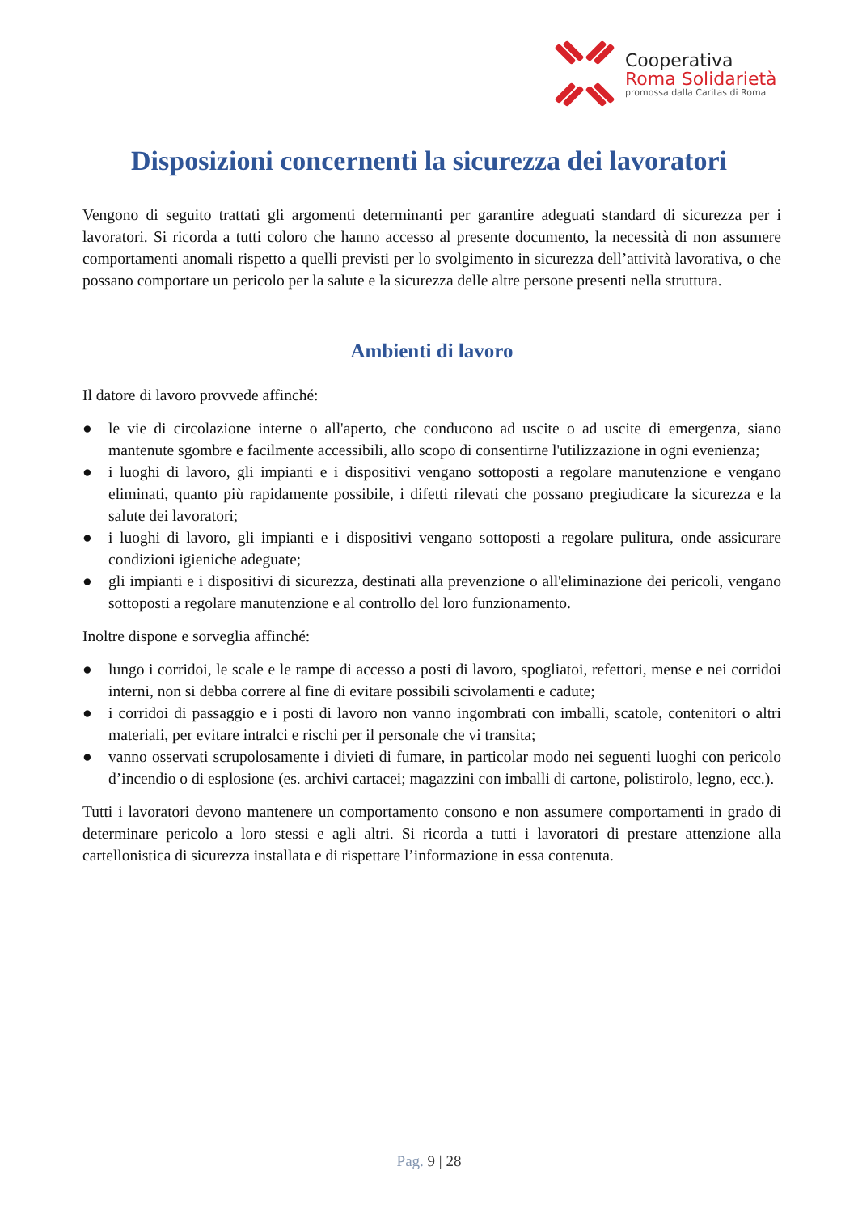Cooperativa
Roma Solidarietà
promossa dalla Caritas di Roma
Disposizioni concernenti la sicurezza dei lavoratori
Vengono di seguito trattati gli argomenti determinanti per garantire adeguati standard di sicurezza per i lavoratori. Si ricorda a tutti coloro che hanno accesso al presente documento, la necessità di non assumere comportamenti anomali rispetto a quelli previsti per lo svolgimento in sicurezza dell’attività lavorativa, o che possano comportare un pericolo per la salute e la sicurezza delle altre persone presenti nella struttura.
Ambienti di lavoro
Il datore di lavoro provvede affinché:
● le vie di circolazione interne o all'aperto, che conducono ad uscite o ad uscite di emergenza, siano mantenute sgombre e facilmente accessibili, allo scopo di consentirne l'utilizzazione in ogni evenienza;
● i luoghi di lavoro, gli impianti e i dispositivi vengano sottoposti a regolare manutenzione e vengano eliminati, quanto più rapidamente possibile, i difetti rilevati che possano pregiudicare la sicurezza e la salute dei lavoratori;
● i luoghi di lavoro, gli impianti e i dispositivi vengano sottoposti a regolare pulitura, onde assicurare condizioni igieniche adeguate;
● gli impianti e i dispositivi di sicurezza, destinati alla prevenzione o all'eliminazione dei pericoli, vengano sottoposti a regolare manutenzione e al controllo del loro funzionamento.
Inoltre dispone e sorveglia affinché:
● lungo i corridoi, le scale e le rampe di accesso a posti di lavoro, spogliatoi, refettori, mense e nei corridoi interni, non si debba correre al fine di evitare possibili scivolamenti e cadute;
● i corridoi di passaggio e i posti di lavoro non vanno ingombrati con imballi, scatole, contenitori o altri materiali, per evitare intralci e rischi per il personale che vi transita;
● vanno osservati scrupolosamente i divieti di fumare, in particolar modo nei seguenti luoghi con pericolo d’incendio o di esplosione (es. archivi cartacei; magazzini con imballi di cartone, polistirolo, legno, ecc.).
Tutti i lavoratori devono mantenere un comportamento consono e non assumere comportamenti in grado di determinare pericolo a loro stessi e agli altri. Si ricorda a tutti i lavoratori di prestare attenzione alla cartellonistica di sicurezza installata e di rispettare l’informazione in essa contenuta.
Pag. 9 | 28